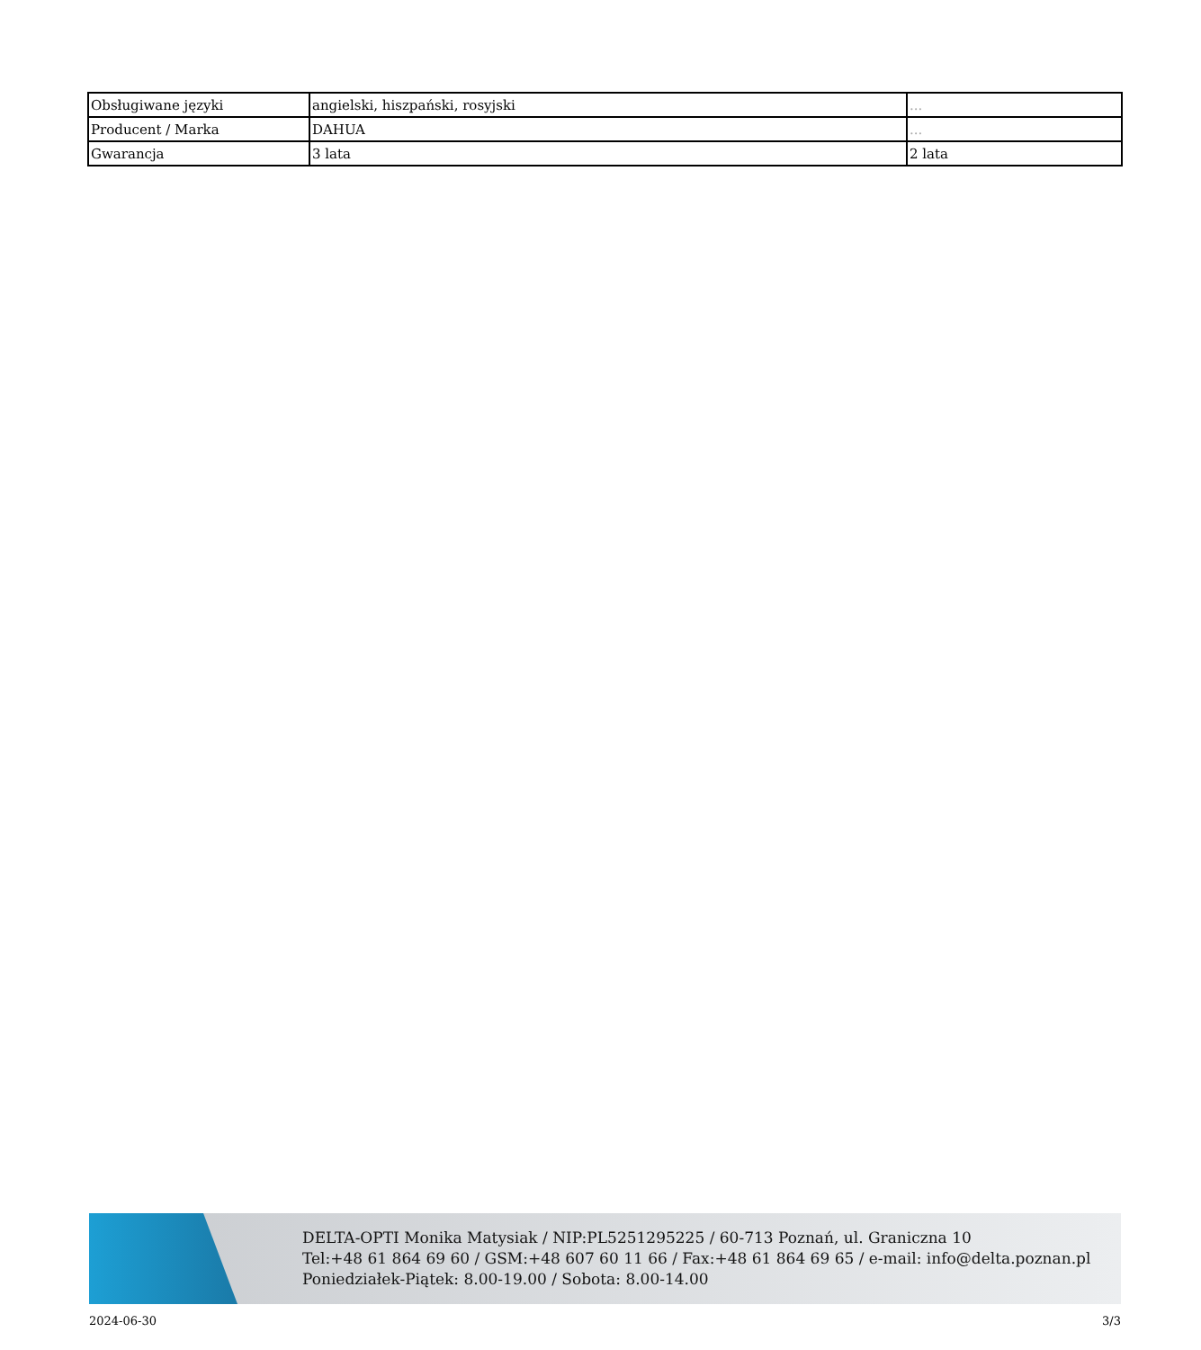| Obsługiwane języki | angielski, hiszpański, rosyjski | ... |
| Producent / Marka | DAHUA | ... |
| Gwarancja | 3 lata | 2 lata |
DELTA-OPTI Monika Matysiak / NIP:PL5251295225 / 60-713 Poznań, ul. Graniczna 10
Tel:+48 61 864 69 60 / GSM:+48 607 60 11 66 / Fax:+48 61 864 69 65 / e-mail: info@delta.poznan.pl
Poniedziałek-Piątek: 8.00-19.00 / Sobota: 8.00-14.00
2024-06-30 3/3